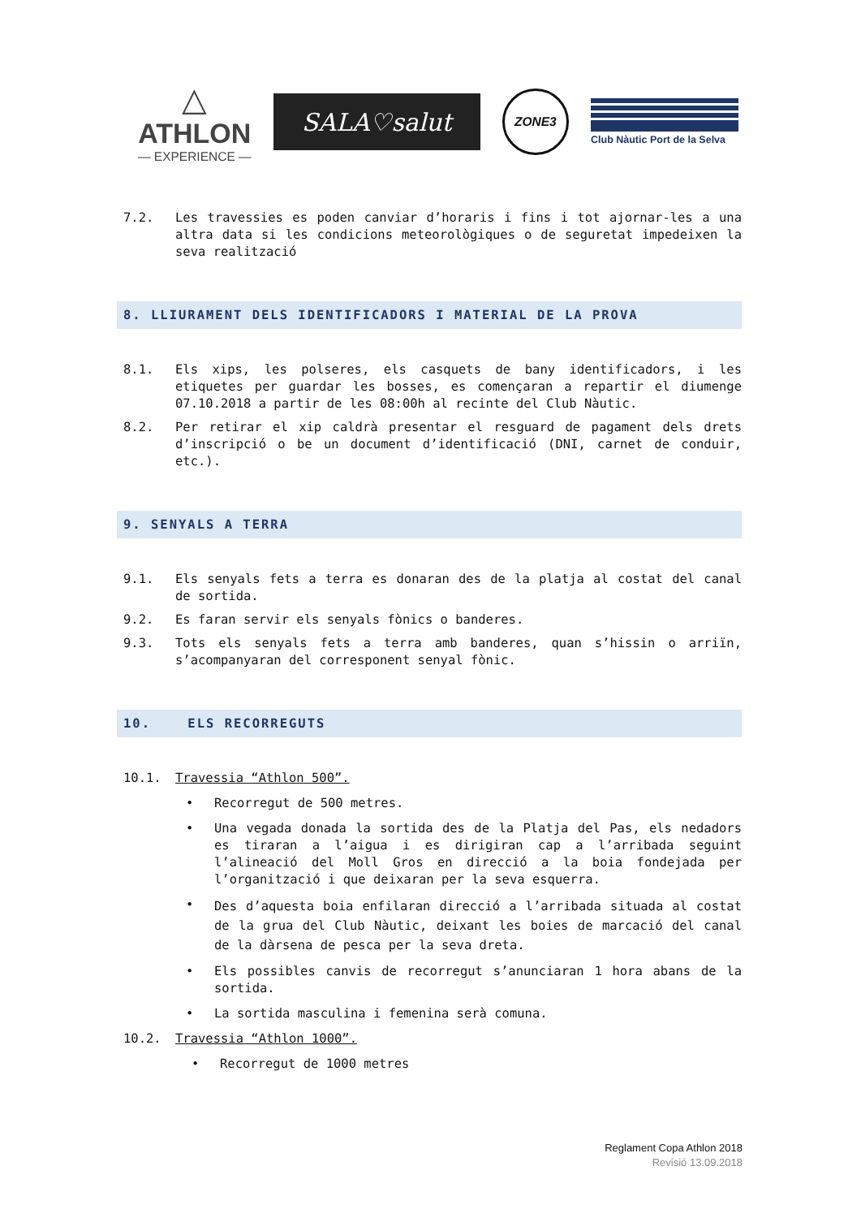△
ATHLON
— EXPERIENCE —
SALA♡salut
ZONE3
Club Nàutic Port de la Selva
7.2. Les travessies es poden canviar d’horaris i fins i tot ajornar-les a una altra data si les condicions meteorològiques o de seguretat impedeixen la seva realització
8. LLIURAMENT DELS IDENTIFICADORS I MATERIAL DE LA PROVA
8.1. Els xips, les polseres, els casquets de bany identificadors, i les etiquetes per guardar les bosses, es començaran a repartir el diumenge 07.10.2018 a partir de les 08:00h al recinte del Club Nàutic.
8.2. Per retirar el xip caldrà presentar el resguard de pagament dels drets d’inscripció o be un document d’identificació (DNI, carnet de conduir, etc.).
9. SENYALS A TERRA
9.1. Els senyals fets a terra es donaran des de la platja al costat del canal de sortida.
9.2. Es faran servir els senyals fònics o banderes.
9.3. Tots els senyals fets a terra amb banderes, quan s’hissin o arriïn, s’acompanyaran del corresponent senyal fònic.
10. ELS RECORREGUTS
10.1. Travessia “Athlon 500”.
• Recorregut de 500 metres.
• Una vegada donada la sortida des de la Platja del Pas, els nedadors es tiraran a l’aigua i es dirigiran cap a l’arribada seguint l’alineació del Moll Gros en direcció a la boia fondejada per l’organització i que deixaran per la seva esquerra.
•
Des d’aquesta boia enfilaran direcció a l’arribada situada al costat de la grua del Club Nàutic, deixant les boies de marcació del canal de la dàrsena de pesca per la seva dreta.
• Els possibles canvis de recorregut s’anunciaran 1 hora abans de la sortida.
• La sortida masculina i femenina serà comuna.
10.2. Travessia “Athlon 1000”.
• Recorregut de 1000 metres
Reglament Copa Athlon 2018
Revisió 13.09.2018